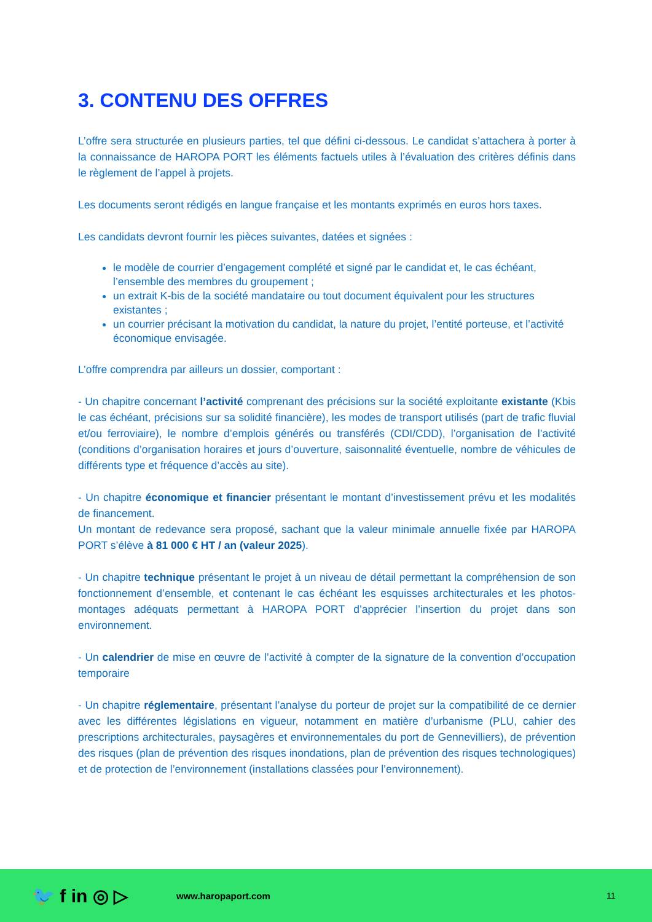3. CONTENU DES OFFRES
L’offre sera structurée en plusieurs parties, tel que défini ci-dessous. Le candidat s’attachera à porter à la connaissance de HAROPA PORT les éléments factuels utiles à l’évaluation des critères définis dans le règlement de l’appel à projets.
Les documents seront rédigés en langue française et les montants exprimés en euros hors taxes.
Les candidats devront fournir les pièces suivantes, datées et signées :
le modèle de courrier d’engagement complété et signé par le candidat et, le cas échéant, l’ensemble des membres du groupement ;
un extrait K-bis de la société mandataire ou tout document équivalent pour les structures existantes ;
un courrier précisant la motivation du candidat, la nature du projet, l’entité porteuse, et l’activité économique envisagée.
L’offre comprendra par ailleurs un dossier, comportant :
- Un chapitre concernant l’activité comprenant des précisions sur la société exploitante existante (Kbis le cas échéant, précisions sur sa solidité financière), les modes de transport utilisés (part de trafic fluvial et/ou ferroviaire), le nombre d’emplois générés ou transférés (CDI/CDD), l’organisation de l’activité (conditions d’organisation horaires et jours d’ouverture, saisonnalité éventuelle, nombre de véhicules de différents type et fréquence d’accès au site).
- Un chapitre économique et financier présentant le montant d’investissement prévu et les modalités de financement.
Un montant de redevance sera proposé, sachant que la valeur minimale annuelle fixée par HAROPA PORT s’élève à 81 000 € HT / an (valeur 2025).
- Un chapitre technique présentant le projet à un niveau de détail permettant la compréhension de son fonctionnement d’ensemble, et contenant le cas échéant les esquisses architecturales et les photos-montages adéquats permettant à HAROPA PORT d’apprécier l’insertion du projet dans son environnement.
- Un calendrier de mise en œuvre de l’activité à compter de la signature de la convention d’occupation temporaire
- Un chapitre réglementaire, présentant l’analyse du porteur de projet sur la compatibilité de ce dernier avec les différentes législations en vigueur, notamment en matière d’urbanisme (PLU, cahier des prescriptions architecturales, paysagères et environnementales du port de Gennevilliers), de prévention des risques (plan de prévention des risques inondations, plan de prévention des risques technologiques) et de protection de l’environnement (installations classées pour l’environnement).
🐦 f in ◎ ▷
www.haropaport.com 11